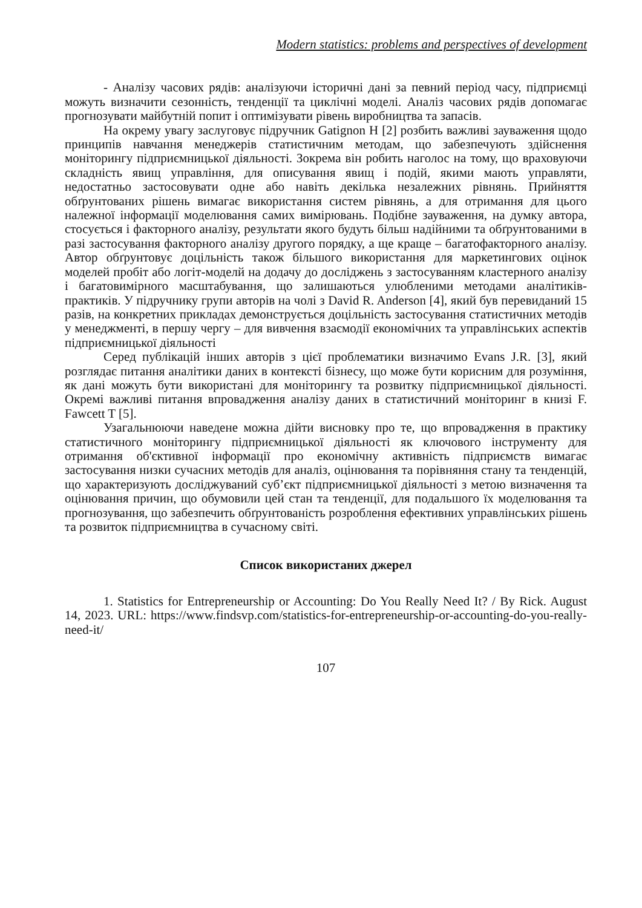Modern statistics: problems and perspectives of development
- Аналізу часових рядів: аналізуючи історичні дані за певний період часу, підприємці можуть визначити сезонність, тенденції та циклічні моделі. Аналіз часових рядів допомагає прогнозувати майбутній попит і оптимізувати рівень виробництва та запасів.
На окрему увагу заслуговує підручник Gatignon H [2] розбить важливі зауваження щодо принципів навчання менеджерів статистичним методам, що забезпечують здійснення моніторингу підприємницької діяльності. Зокрема він робить наголос на тому, що враховуючи складність явищ управління, для описування явищ і подій, якими мають управляти, недостатньо застосовувати одне або навіть декілька незалежних рівнянь. Прийняття обґрунтованих рішень вимагає використання систем рівнянь, а для отримання для цього належної інформації моделювання самих вимірювань. Подібне зауваження, на думку автора, стосується і факторного аналізу, результати якого будуть більш надійними та обґрунтованими в разі застосування факторного аналізу другого порядку, а ще краще – багатофакторного аналізу. Автор обґрунтовує доцільність також більшого використання для маркетингових оцінок моделей пробіт або логіт-моделй на додачу до досліджень з застосуванням кластерного аналізу і багатовимірного масштабування, що залишаються улюбленими методами аналітиків-практиків. У підручнику групи авторів на чолі з David R. Anderson [4], який був перевиданий 15 разів, на конкретних прикладах демонструється доцільність застосування статистичних методів у менеджменті, в першу чергу – для вивчення взаємодії економічних та управлінських аспектів підприємницької діяльності
Серед публікацій інших авторів з цієї проблематики визначимо Evans J.R. [3], який розглядає питання аналітики даних в контексті бізнесу, що може бути корисним для розуміння, як дані можуть бути використані для моніторингу та розвитку підприємницької діяльності. Окремі важливі питання впровадження аналізу даних в статистичний моніторинг в книзі F. Fawcett T [5].
Узагальнюючи наведене можна дійти висновку про те, що впровадження в практику статистичного моніторингу підприємницької діяльності як ключового інструменту для отримання об'єктивної інформації про економічну активність підприємств вимагає застосування низки сучасних методів для аналіз, оцінювання та порівняння стану та тенденцій, що характеризують досліджуваний суб’єкт підприємницької діяльності з метою визначення та оцінювання причин, що обумовили цей стан та тенденції, для подальшого їх моделювання та прогнозування, що забезпечить обґрунтованість розроблення ефективних управлінських рішень та розвиток підприємництва в сучасному світі.
Список використаних джерел
1. Statistics for Entrepreneurship or Accounting: Do You Really Need It? / By Rick. August 14, 2023. URL: https://www.findsvp.com/statistics-for-entrepreneurship-or-accounting-do-you-really-need-it/
107